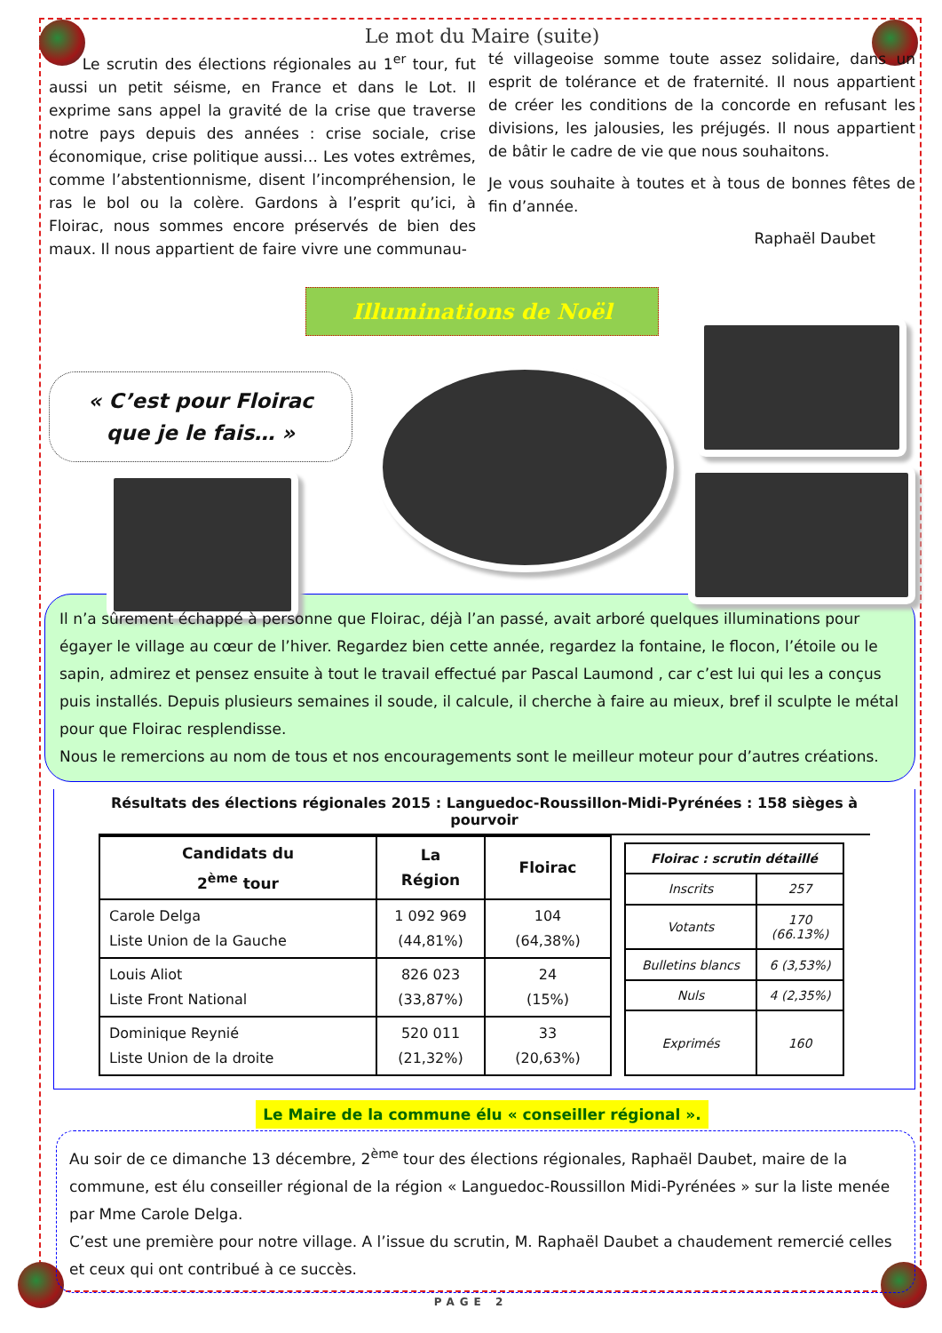Le mot du Maire (suite)
Le scrutin des élections régionales au 1<sup>er</sup> tour, fut aussi un petit séisme, en France et dans le Lot. Il exprime sans appel la gravité de la crise que traverse notre pays depuis des années : crise sociale, crise économique, crise politique aussi… Les votes extrêmes, comme l’abstentionnisme, disent l’incompréhension, le ras le bol ou la colère. Gardons à l’esprit qu’ici, à Floirac, nous sommes encore préservés de bien des maux. Il nous appartient de faire vivre une communau-
té villageoise somme toute assez solidaire, dans un esprit de tolérance et de fraternité. Il nous appartient de créer les conditions de la concorde en refusant les divisions, les jalousies, les préjugés. Il nous appartient de bâtir le cadre de vie que nous souhaitons.
Je vous souhaite à toutes et à tous de bonnes fêtes de fin d’année.
Raphaël Daubet
Illuminations de Noël
« C’est pour Floirac
que je le fais… »
Il n’a sûrement échappé à personne que Floirac, déjà l’an passé, avait arboré quelques illuminations pour égayer le village au cœur de l’hiver. Regardez bien cette année, regardez la fontaine, le flocon, l’étoile ou le sapin, admirez et pensez ensuite à tout le travail effectué par Pascal Laumond , car c’est lui qui les a conçus puis installés. Depuis plusieurs semaines il soude, il calcule, il cherche à faire au mieux, bref il sculpte le métal pour que Floirac resplendisse.
Nous le remercions au nom de tous et nos encouragements sont le meilleur moteur pour d’autres créations.
Résultats des élections régionales 2015 : Languedoc-Roussillon-Midi-Pyrénées : 158 sièges à pourvoir
| Candidats du 2<sup>ème</sup> tour | La Région | Floirac |
| --- | --- | --- |
| Carole Delga Liste Union de la Gauche | 1 092 969 (44,81%) | 104 (64,38%) |
| Louis Aliot Liste Front National | 826 023 (33,87%) | 24 (15%) |
| Dominique Reynié Liste Union de la droite | 520 011 (21,32%) | 33 (20,63%) |
| Floirac : scrutin détaillé | |
| --- | --- |
| Inscrits | 257 |
| Votants | 170 (66.13%) |
| Bulletins blancs | 6 (3,53%) |
| Nuls | 4 (2,35%) |
| Exprimés | 160 |
Le Maire de la commune élu « conseiller régional ».
Au soir de ce dimanche 13 décembre, 2<sup>ème</sup> tour des élections régionales, Raphaël Daubet, maire de la commune, est élu conseiller régional de la région « Languedoc-Roussillon Midi-Pyrénées » sur la liste menée par Mme Carole Delga.
C’est une première pour notre village. A l’issue du scrutin, M. Raphaël Daubet a chaudement remercié celles et ceux qui ont contribué à ce succès.
PAGE 2